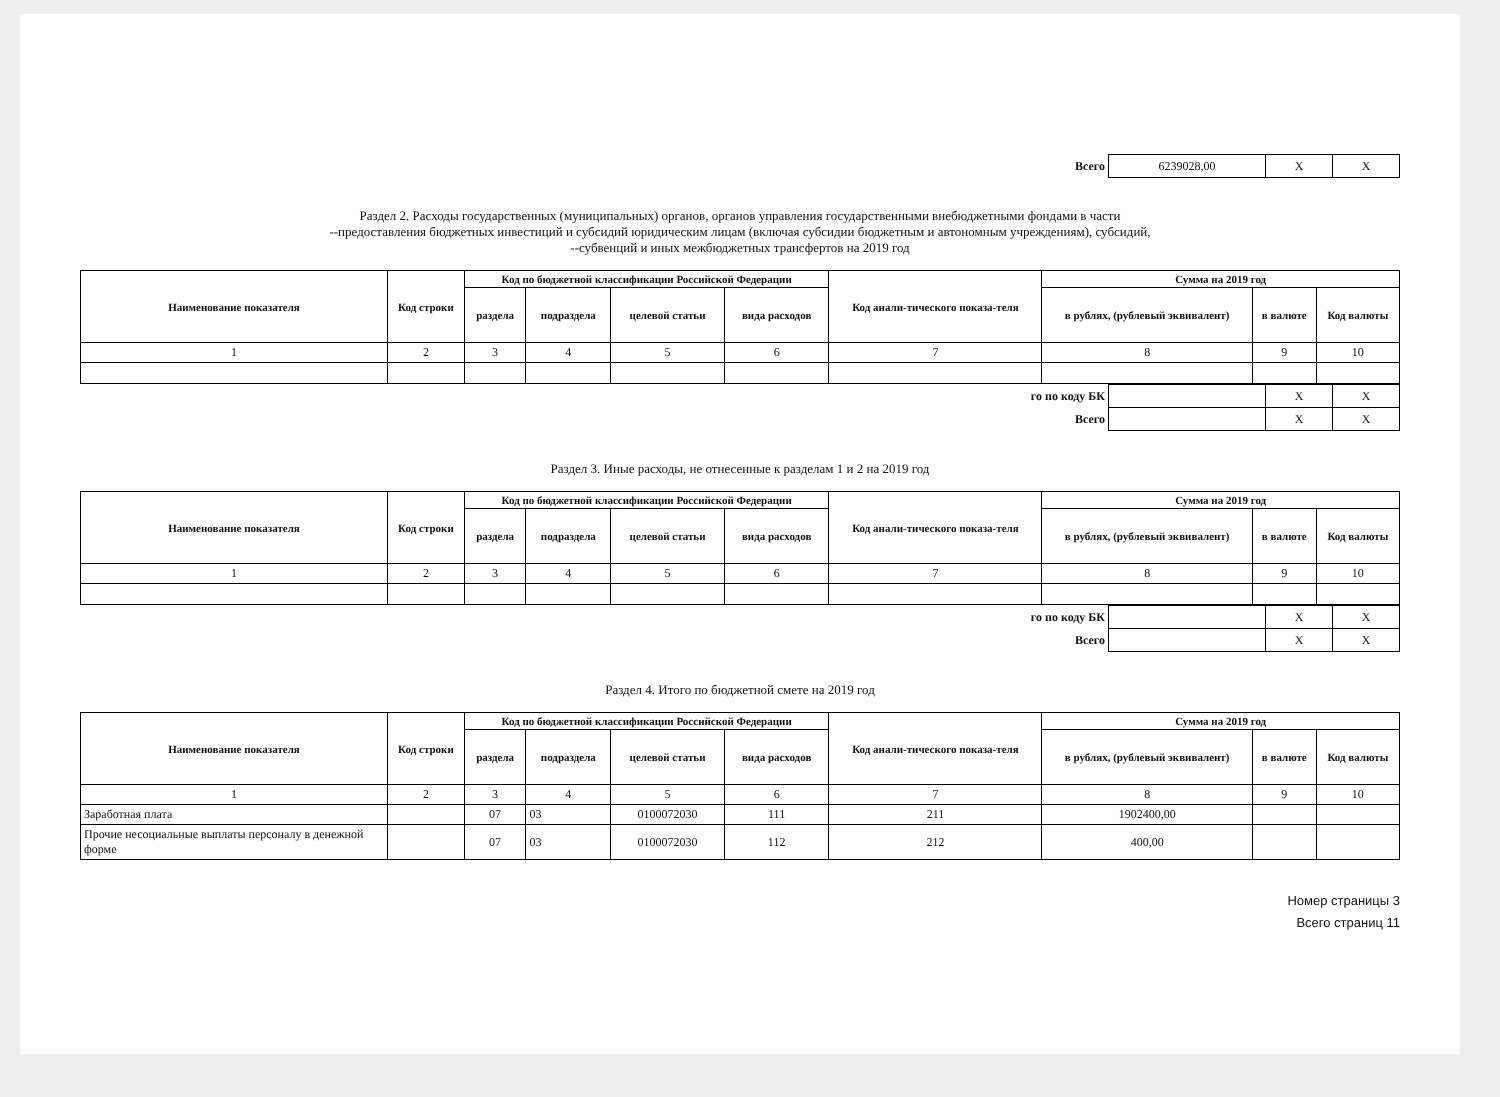| Всего | 6239028,00 | X | X |
Раздел 2. Расходы государственных (муниципальных) органов, органов управления государственными внебюджетными фондами в части
--предоставления бюджетных инвестиций и субсидий юридическим лицам (включая субсидии бюджетным и автономным учреждениям), субсидий,
--субвенций и иных межбюджетных трансфертов на 2019 год
| Наименование показателя | Код строки | Код по бюджетной классификации Российской Федерации | | | | Код анали-тического показа-теля | Сумма на 2019 год | | |
| --- | --- | --- | --- | --- | --- | --- | --- | --- | --- |
| | | раздела | подраздела | целевой статьи | вида расходов | | в рублях, (рублевый эквивалент) | в валюте | Код валюты |
| 1 | 2 | 3 | 4 | 5 | 6 | 7 | 8 | 9 | 10 |
| го по коду БК | | X | X |
| Всего | | X | X |
Раздел 3. Иные расходы, не отнесенные к разделам 1 и 2 на 2019 год
| Наименование показателя | Код строки | Код по бюджетной классификации Российской Федерации | | | | Код анали-тического показа-теля | Сумма на 2019 год | | |
| --- | --- | --- | --- | --- | --- | --- | --- | --- | --- |
| | | раздела | подраздела | целевой статьи | вида расходов | | в рублях, (рублевый эквивалент) | в валюте | Код валюты |
| 1 | 2 | 3 | 4 | 5 | 6 | 7 | 8 | 9 | 10 |
| го по коду БК | | X | X |
| Всего | | X | X |
Раздел 4. Итого по бюджетной смете на 2019 год
| Наименование показателя | Код строки | Код по бюджетной классификации Российской Федерации | | | | Код анали-тического показа-теля | Сумма на 2019 год | | |
| --- | --- | --- | --- | --- | --- | --- | --- | --- | --- |
| | | раздела | подраздела | целевой статьи | вида расходов | | в рублях, (рублевый эквивалент) | в валюте | Код валюты |
| 1 | 2 | 3 | 4 | 5 | 6 | 7 | 8 | 9 | 10 |
| Заработная плата | | 07 | 03 | 0100072030 | 111 | 211 | 1902400,00 | | |
| Прочие несоциальные выплаты персоналу в денежной форме | | 07 | 03 | 0100072030 | 112 | 212 | 400,00 | | |
Номер страницы 3
Всего страниц 11